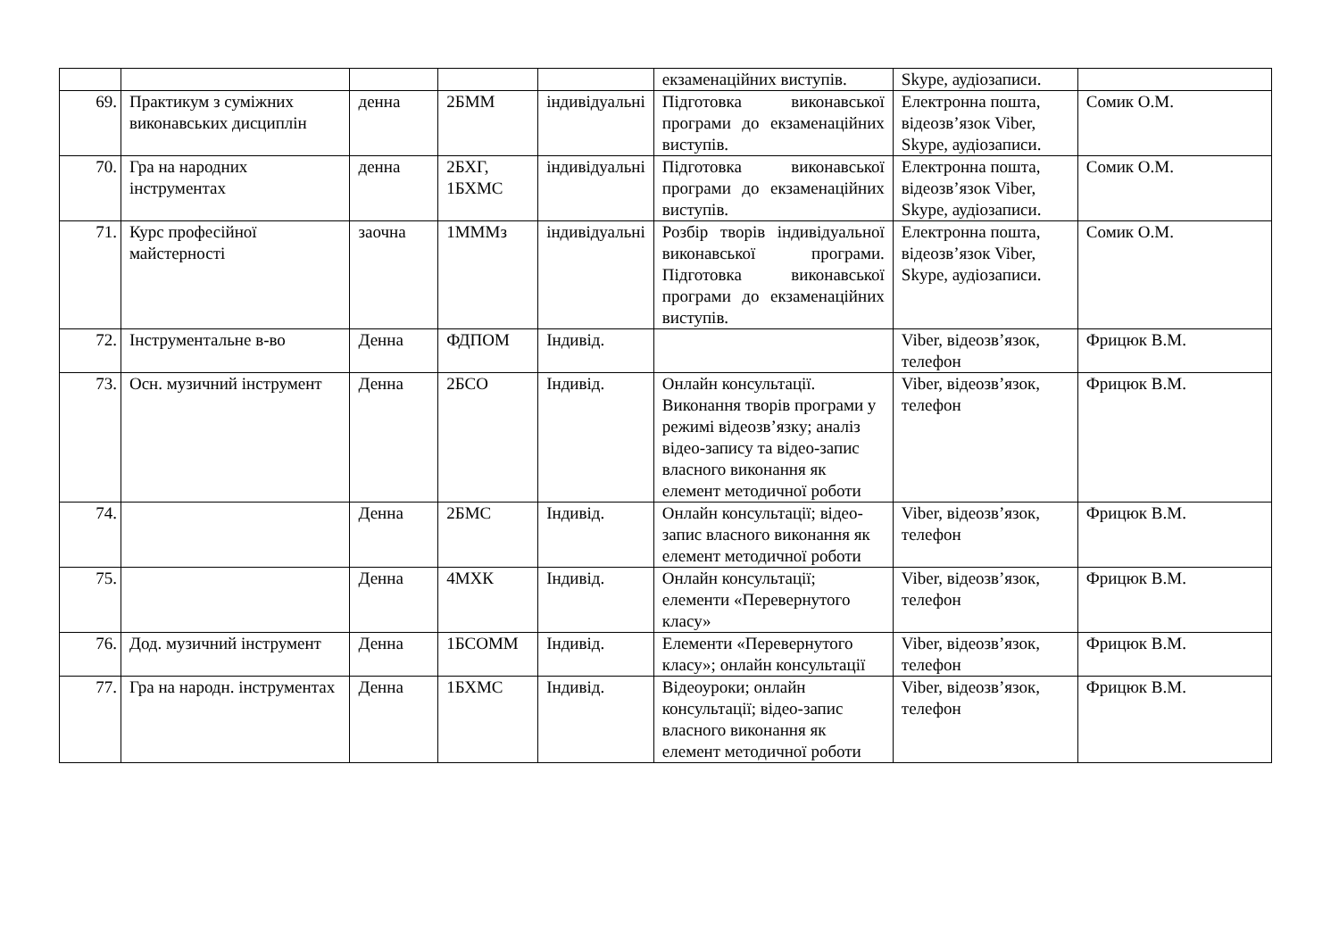| | | | | | екзаменаційних виступів. | Skype, аудіозаписи. | |
| 69. | Практикум з суміжних виконавських дисциплін | денна | 2БММ | індивідуальні | Підготовка виконавської програми до екзаменаційних виступів. | Електронна пошта, відеозв’язок Viber, Skype, аудіозаписи. | Сомик О.М. |
| 70. | Гра на народних інструментах | денна | 2БХГ, 1БХМС | індивідуальні | Підготовка виконавської програми до екзаменаційних виступів. | Електронна пошта, відеозв’язок Viber, Skype, аудіозаписи. | Сомик О.М. |
| 71. | Курс професійної майстерності | заочна | 1МММз | індивідуальні | Розбір творів індивідуальної виконавської програми. Підготовка виконавської програми до екзаменаційних виступів. | Електронна пошта, відеозв’язок Viber, Skype, аудіозаписи. | Сомик О.М. |
| 72. | Інструментальне в-во | Денна | ФДПОМ | Індивід. | | Viber, відеозв’язок, телефон | Фрицюк В.М. |
| 73. | Осн. музичний інструмент | Денна | 2БСО | Індивід. | Онлайн консультації. Виконання творів програми у режимі відеозв’язку; аналіз відео-запису та відео-запис власного виконання як елемент методичної роботи | Viber, відеозв’язок, телефон | Фрицюк В.М. |
| 74. | | Денна | 2БМС | Індивід. | Онлайн консультації; відео-запис власного виконання як елемент методичної роботи | Viber, відеозв’язок, телефон | Фрицюк В.М. |
| 75. | | Денна | 4МХК | Індивід. | Онлайн консультації; елементи «Перевернутого класу» | Viber, відеозв’язок, телефон | Фрицюк В.М. |
| 76. | Дод. музичний інструмент | Денна | 1БСОММ | Індивід. | Елементи «Перевернутого класу»; онлайн консультації | Viber, відеозв’язок, телефон | Фрицюк В.М. |
| 77. | Гра на народн. інструментах | Денна | 1БХМС | Індивід. | Відеоуроки; онлайн консультації; відео-запис власного виконання як елемент методичної роботи | Viber, відеозв’язок, телефон | Фрицюк В.М. |